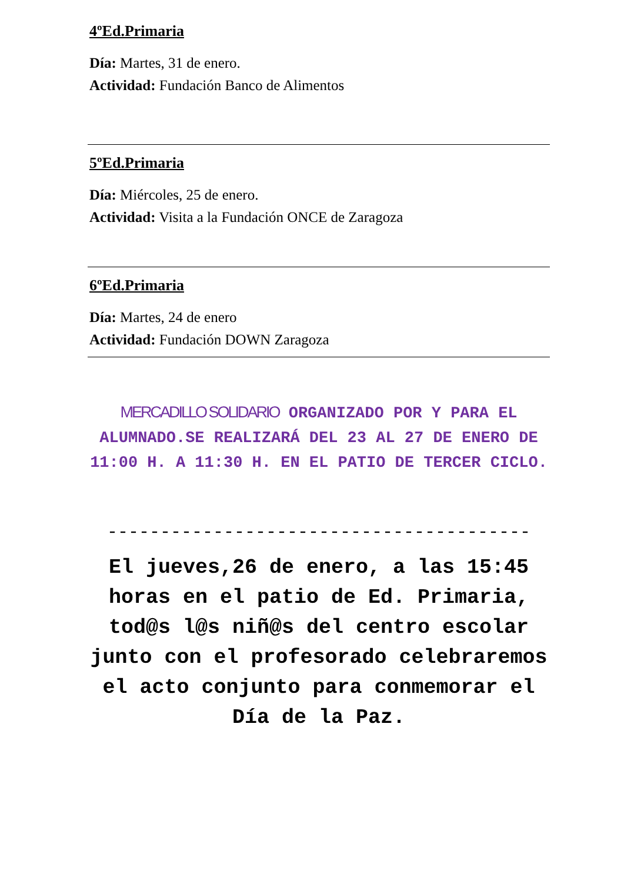4ºEd.Primaria
Día: Martes, 31 de enero.
Actividad: Fundación Banco de Alimentos
5ºEd.Primaria
Día: Miércoles, 25 de enero.
Actividad: Visita a la Fundación ONCE de Zaragoza
6ºEd.Primaria
Día: Martes, 24 de enero
Actividad: Fundación DOWN Zaragoza
MERCADILLO SOLIDARIO ORGANIZADO POR Y PARA EL ALUMNADO.SE REALIZARÁ DEL 23 AL 27 DE ENERO DE 11:00 H. A 11:30 H. EN EL PATIO DE TERCER CICLO.
----------------------------------------
El jueves,26 de enero, a las 15:45 horas en el patio de Ed. Primaria, tod@s l@s niñ@s del centro escolar junto con el profesorado celebraremos el acto conjunto para conmemorar el Día de la Paz.